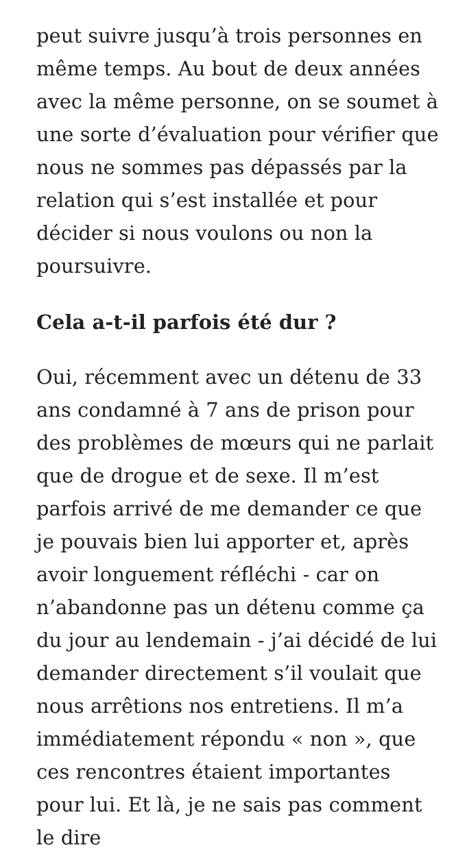peut suivre jusqu’à trois personnes en même temps. Au bout de deux années avec la même personne, on se soumet à une sorte d’évaluation pour vérifier que nous ne sommes pas dépassés par la relation qui s’est installée et pour décider si nous voulons ou non la poursuivre.
Cela a-t-il parfois été dur ?
Oui, récemment avec un détenu de 33 ans condamné à 7 ans de prison pour des problèmes de mœurs qui ne parlait que de drogue et de sexe. Il m’est parfois arrivé de me demander ce que je pouvais bien lui apporter et, après avoir longuement réfléchi - car on n’abandonne pas un détenu comme ça du jour au lendemain - j’ai décidé de lui demander directement s’il voulait que nous arrêtions nos entretiens. Il m’a immédiatement répondu « non », que ces rencontres étaient importantes pour lui. Et là, je ne sais pas comment le dire